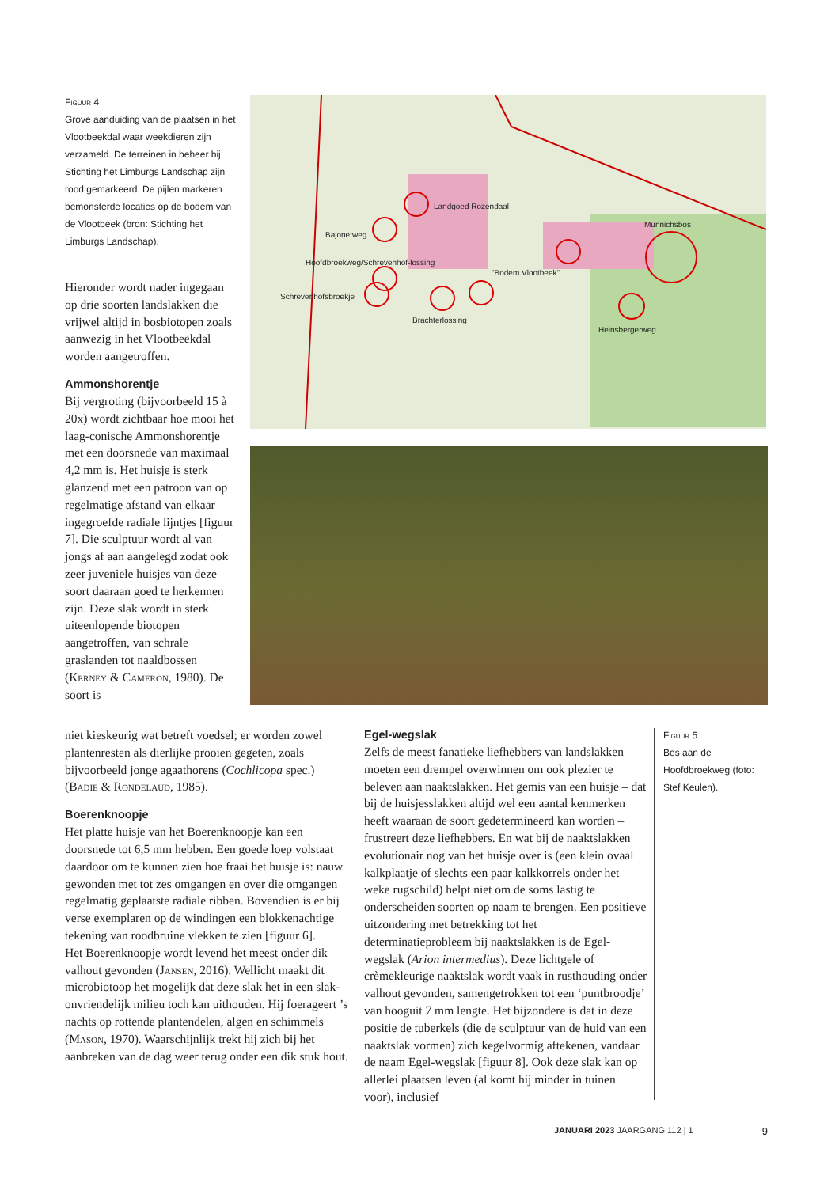Figuur 4
Grove aanduiding van de plaatsen in het Vlootbeekdal waar weekdieren zijn verzameld. De terreinen in beheer bij Stichting het Limburgs Landschap zijn rood gemarkeerd. De pijlen markeren bemonsterde locaties op de bodem van de Vlootbeek (bron: Stichting het Limburgs Landschap).
Landgoed Rozendaal
Munnichsbos
Bajonetweg
Hoofdbroekweg/Schrevenhof-lossing
"Bodem Vlootbeek"
Schrevenhofsbroekje
Brachterlossing
Heinsbergerweg
Hieronder wordt nader ingegaan op drie soorten landslakken die vrijwel altijd in bosbiotopen zoals aanwezig in het Vlootbeekdal worden aangetroffen.
Ammonshorentje
Bij vergroting (bijvoorbeeld 15 à 20x) wordt zichtbaar hoe mooi het laag-conische Ammonshorentje met een doorsnede van maximaal 4,2 mm is. Het huisje is sterk glanzend met een patroon van op regelmatige afstand van elkaar ingegroefde radiale lijntjes [figuur 7]. Die sculptuur wordt al van jongs af aan aangelegd zodat ook zeer juveniele huisjes van deze soort daaraan goed te herkennen zijn. Deze slak wordt in sterk uiteenlopende biotopen aangetroffen, van schrale graslanden tot naaldbossen (Kerney & Cameron, 1980). De soort is
niet kieskeurig wat betreft voedsel; er worden zowel plantenresten als dierlijke prooien gegeten, zoals bijvoorbeeld jonge agaathorens (Cochlicopa spec.) (Badie & Rondelaud, 1985).
Boerenknoopje
Het platte huisje van het Boerenknoopje kan een doorsnede tot 6,5 mm hebben. Een goede loep volstaat daardoor om te kunnen zien hoe fraai het huisje is: nauw gewonden met tot zes omgangen en over die omgangen regelmatig geplaatste radiale ribben. Bovendien is er bij verse exemplaren op de windingen een blokkenachtige tekening van roodbruine vlekken te zien [figuur 6].
Het Boerenknoopje wordt levend het meest onder dik valhout gevonden (Jansen, 2016). Wellicht maakt dit microbiotoop het mogelijk dat deze slak het in een slak-onvriendelijk milieu toch kan uithouden. Hij foerageert ’s nachts op rottende plantendelen, algen en schimmels (Mason, 1970). Waarschijnlijk trekt hij zich bij het aanbreken van de dag weer terug onder een dik stuk hout.
Egel-wegslak
Zelfs de meest fanatieke liefhebbers van landslakken moeten een drempel overwinnen om ook plezier te beleven aan naaktslakken. Het gemis van een huisje – dat bij de huisjesslakken altijd wel een aantal kenmerken heeft waaraan de soort gedetermineerd kan worden – frustreert deze liefhebbers. En wat bij de naaktslakken evolutionair nog van het huisje over is (een klein ovaal kalkplaatje of slechts een paar kalkkorrels onder het weke rugschild) helpt niet om de soms lastig te onderscheiden soorten op naam te brengen. Een positieve uitzondering met betrekking tot het determinatieprobleem bij naaktslakken is de Egel-wegslak (Arion intermedius). Deze lichtgele of crèmekleurige naaktslak wordt vaak in rusthouding onder valhout gevonden, samengetrokken tot een ‘puntbroodje’ van hooguit 7 mm lengte. Het bijzondere is dat in deze positie de tuberkels (die de sculptuur van de huid van een naaktslak vormen) zich kegelvormig aftekenen, vandaar de naam Egel-wegslak [figuur 8]. Ook deze slak kan op allerlei plaatsen leven (al komt hij minder in tuinen voor), inclusief
Figuur 5
Bos aan de Hoofdbroekweg (foto: Stef Keulen).
JANUARI 2023 JAARGANG 112 | 1 9